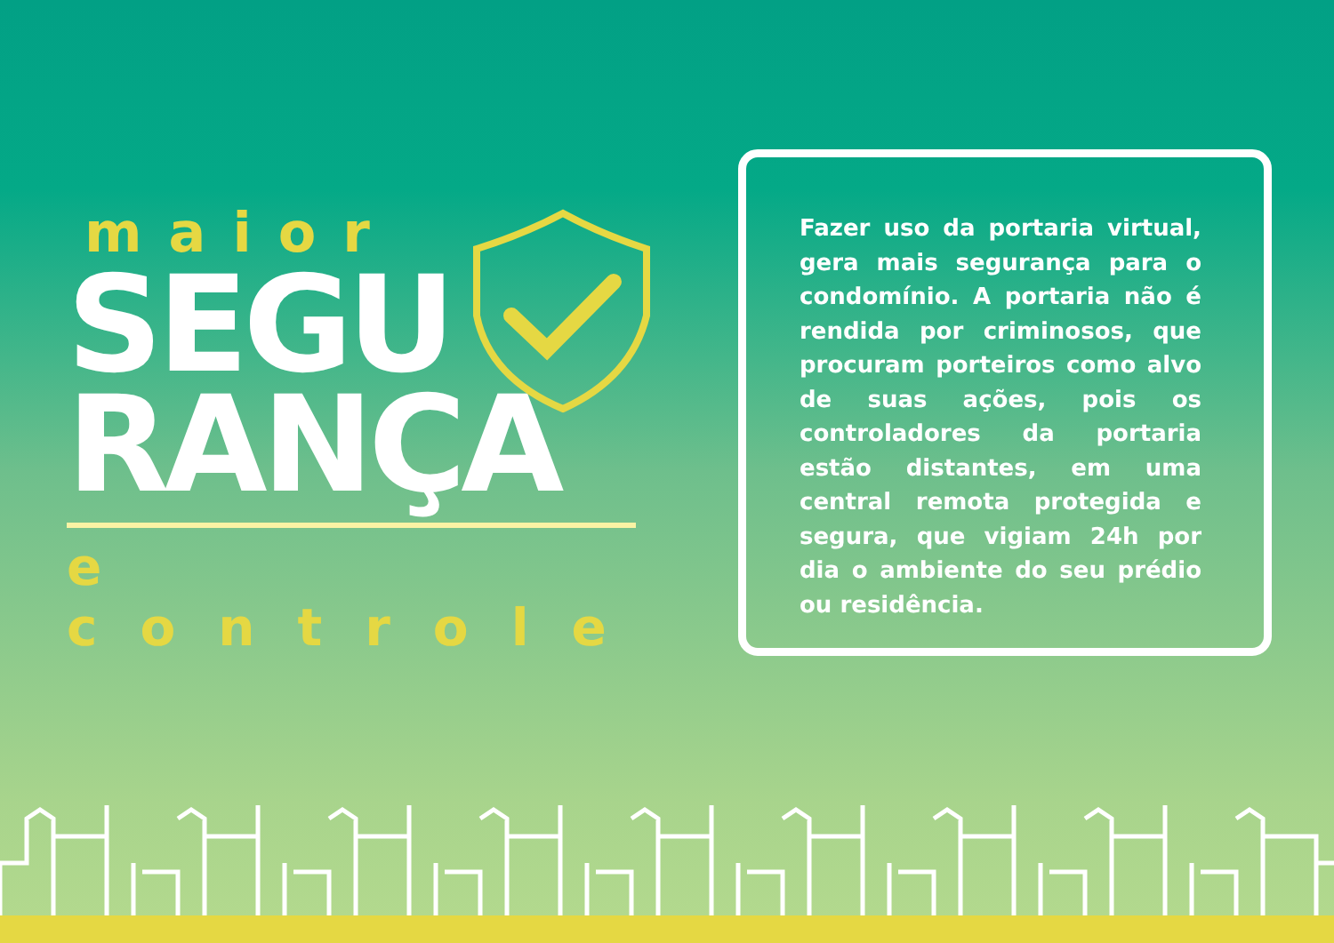maior
SEGU
RANÇA
e controle
Fazer uso da portaria virtual, gera mais segurança para o condomínio. A portaria não é rendida por criminosos, que procuram porteiros como alvo de suas ações, pois os controladores da portaria estão distantes, em uma central remota protegida e segura, que vigiam 24h por dia o ambiente do seu prédio ou residência.